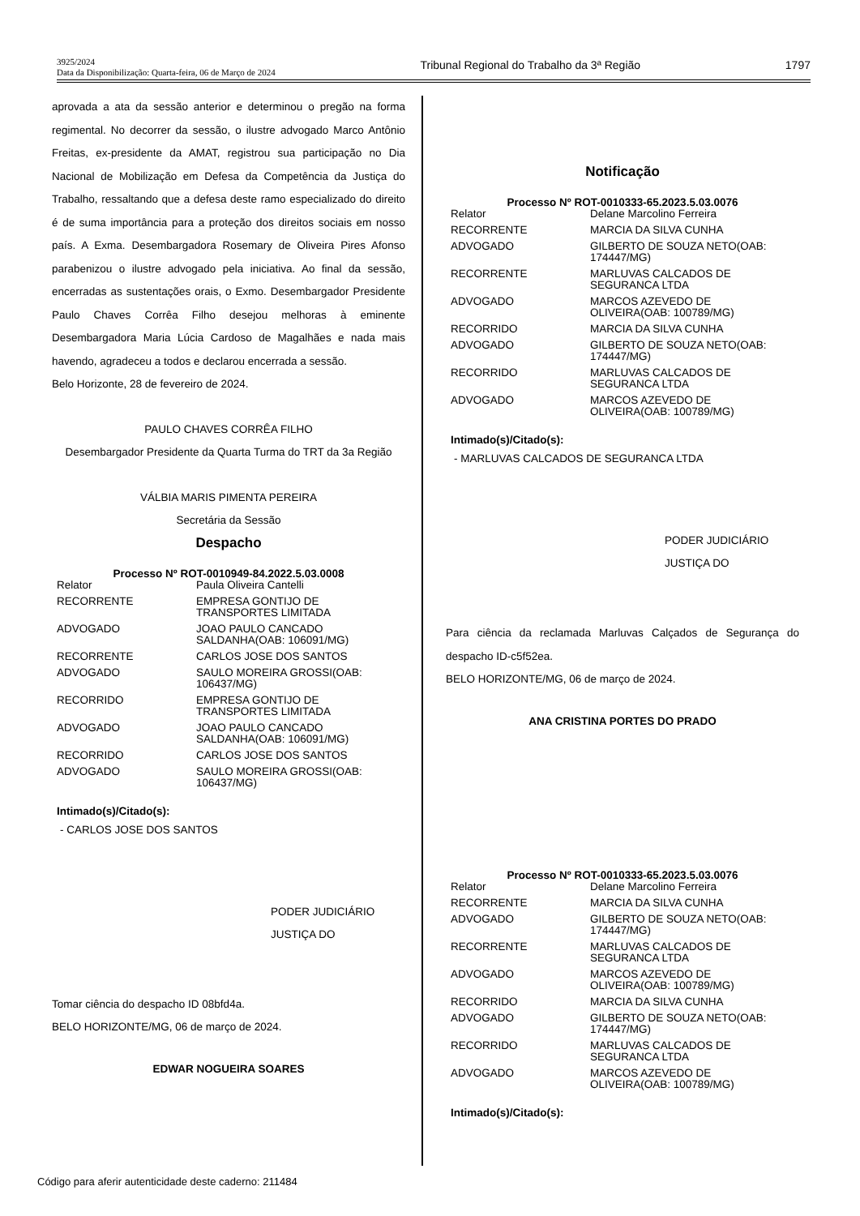3925/2024
Data da Disponibilização: Quarta-feira, 06 de Março de 2024
Tribunal Regional do Trabalho da 3ª Região
1797
aprovada a ata da sessão anterior e determinou o pregão na forma regimental. No decorrer da sessão, o ilustre advogado Marco Antônio Freitas, ex-presidente da AMAT, registrou sua participação no Dia Nacional de Mobilização em Defesa da Competência da Justiça do Trabalho, ressaltando que a defesa deste ramo especializado do direito é de suma importância para a proteção dos direitos sociais em nosso país. A Exma. Desembargadora Rosemary de Oliveira Pires Afonso parabenizou o ilustre advogado pela iniciativa. Ao final da sessão, encerradas as sustentações orais, o Exmo. Desembargador Presidente Paulo Chaves Corrêa Filho desejou melhoras à eminente Desembargadora Maria Lúcia Cardoso de Magalhães e nada mais havendo, agradeceu a todos e declarou encerrada a sessão.
Belo Horizonte, 28 de fevereiro de 2024.
PAULO CHAVES CORRÊA FILHO
Desembargador Presidente da Quarta Turma do TRT da 3a Região
VÁLBIA MARIS PIMENTA PEREIRA
Secretária da Sessão
Despacho
Processo Nº ROT-0010949-84.2022.5.03.0008
| Relator | Paula Oliveira Cantelli |
| RECORRENTE | EMPRESA GONTIJO DE TRANSPORTES LIMITADA |
| ADVOGADO | JOAO PAULO CANCADO SALDANHA(OAB: 106091/MG) |
| RECORRENTE | CARLOS JOSE DOS SANTOS |
| ADVOGADO | SAULO MOREIRA GROSSI(OAB: 106437/MG) |
| RECORRIDO | EMPRESA GONTIJO DE TRANSPORTES LIMITADA |
| ADVOGADO | JOAO PAULO CANCADO SALDANHA(OAB: 106091/MG) |
| RECORRIDO | CARLOS JOSE DOS SANTOS |
| ADVOGADO | SAULO MOREIRA GROSSI(OAB: 106437/MG) |
Intimado(s)/Citado(s):
- CARLOS JOSE DOS SANTOS
PODER JUDICIÁRIO
JUSTIÇA DO
Tomar ciência do despacho ID 08bfd4a.
BELO HORIZONTE/MG, 06 de março de 2024.
EDWAR NOGUEIRA SOARES
Notificação
Processo Nº ROT-0010333-65.2023.5.03.0076
| Relator | Delane Marcolino Ferreira |
| RECORRENTE | MARCIA DA SILVA CUNHA |
| ADVOGADO | GILBERTO DE SOUZA NETO(OAB: 174447/MG) |
| RECORRENTE | MARLUVAS CALCADOS DE SEGURANCA LTDA |
| ADVOGADO | MARCOS AZEVEDO DE OLIVEIRA(OAB: 100789/MG) |
| RECORRIDO | MARCIA DA SILVA CUNHA |
| ADVOGADO | GILBERTO DE SOUZA NETO(OAB: 174447/MG) |
| RECORRIDO | MARLUVAS CALCADOS DE SEGURANCA LTDA |
| ADVOGADO | MARCOS AZEVEDO DE OLIVEIRA(OAB: 100789/MG) |
Intimado(s)/Citado(s):
- MARLUVAS CALCADOS DE SEGURANCA LTDA
PODER JUDICIÁRIO
JUSTIÇA DO
Para ciência da reclamada Marluvas Calçados de Segurança do despacho ID-c5f52ea.
BELO HORIZONTE/MG, 06 de março de 2024.
ANA CRISTINA PORTES DO PRADO
Processo Nº ROT-0010333-65.2023.5.03.0076
| Relator | Delane Marcolino Ferreira |
| RECORRENTE | MARCIA DA SILVA CUNHA |
| ADVOGADO | GILBERTO DE SOUZA NETO(OAB: 174447/MG) |
| RECORRENTE | MARLUVAS CALCADOS DE SEGURANCA LTDA |
| ADVOGADO | MARCOS AZEVEDO DE OLIVEIRA(OAB: 100789/MG) |
| RECORRIDO | MARCIA DA SILVA CUNHA |
| ADVOGADO | GILBERTO DE SOUZA NETO(OAB: 174447/MG) |
| RECORRIDO | MARLUVAS CALCADOS DE SEGURANCA LTDA |
| ADVOGADO | MARCOS AZEVEDO DE OLIVEIRA(OAB: 100789/MG) |
Intimado(s)/Citado(s):
Código para aferir autenticidade deste caderno: 211484